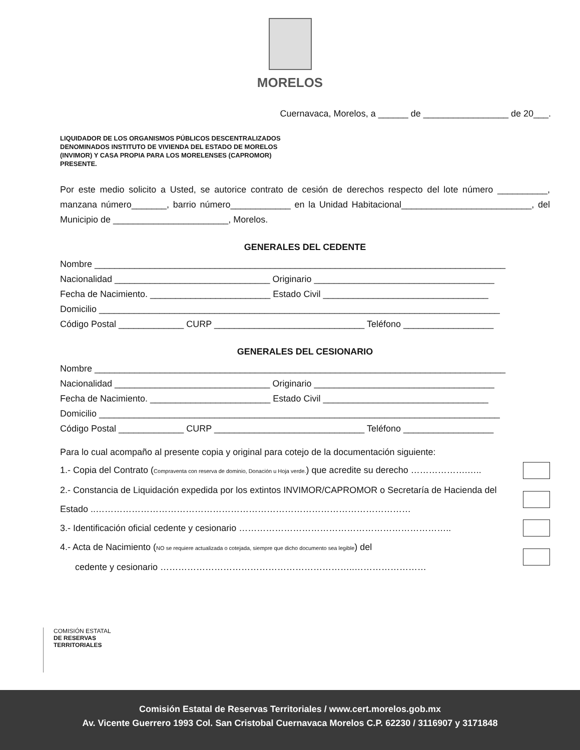MORELOS
Cuernavaca, Morelos, a ______ de _________________ de 20___.
LIQUIDADOR DE LOS ORGANISMOS PÚBLICOS DESCENTRALIZADOS
DENOMINADOS INSTITUTO DE VIVIENDA DEL ESTADO DE MORELOS
(INVIMOR) Y CASA PROPIA PARA LOS MORELENSES (CAPROMOR)
PRESENTE.
Por este medio solicito a Usted, se autorice contrato de cesión de derechos respecto del lote número __________, manzana número_______, barrio número____________ en la Unidad Habitacional__________________________, del Municipio de _______________________, Morelos.
GENERALES DEL CEDENTE
Nombre __________________________________________________________________________________
Nacionalidad _______________________________ Originario ____________________________________
Fecha de Nacimiento. ________________________ Estado Civil _________________________________
Domicilio ________________________________________________________________________________
Código Postal _____________ CURP ______________________________ Teléfono __________________
GENERALES DEL CESIONARIO
Nombre __________________________________________________________________________________
Nacionalidad _______________________________ Originario ____________________________________
Fecha de Nacimiento. ________________________ Estado Civil _________________________________
Domicilio ________________________________________________________________________________
Código Postal _____________ CURP ______________________________ Teléfono __________________
Para lo cual acompaño al presente copia y original para cotejo de la documentación siguiente:
1.- Copia del Contrato (Compraventa con reserva de dominio, Donación u Hoja verde.) que acredite su derecho ……………….…..
2.- Constancia de Liquidación expedida por los extintos INVIMOR/CAPROMOR o Secretaría de Hacienda del
Estado ..……………………………………………………………………………………………
3.- Identificación oficial cedente y cesionario ……………………………………………………………..
4.- Acta de Nacimiento (NO se requiere actualizada o cotejada, siempre que dicho documento sea legible) del
cedente y cesionario ………………………………………………………..……………………
COMISIÓN ESTATAL
DE RESERVAS
TERRITORIALES
Comisión Estatal de Reservas Territoriales / www.cert.morelos.gob.mx
Av. Vicente Guerrero 1993 Col. San Cristobal Cuernavaca Morelos C.P. 62230 / 3116907 y 3171848